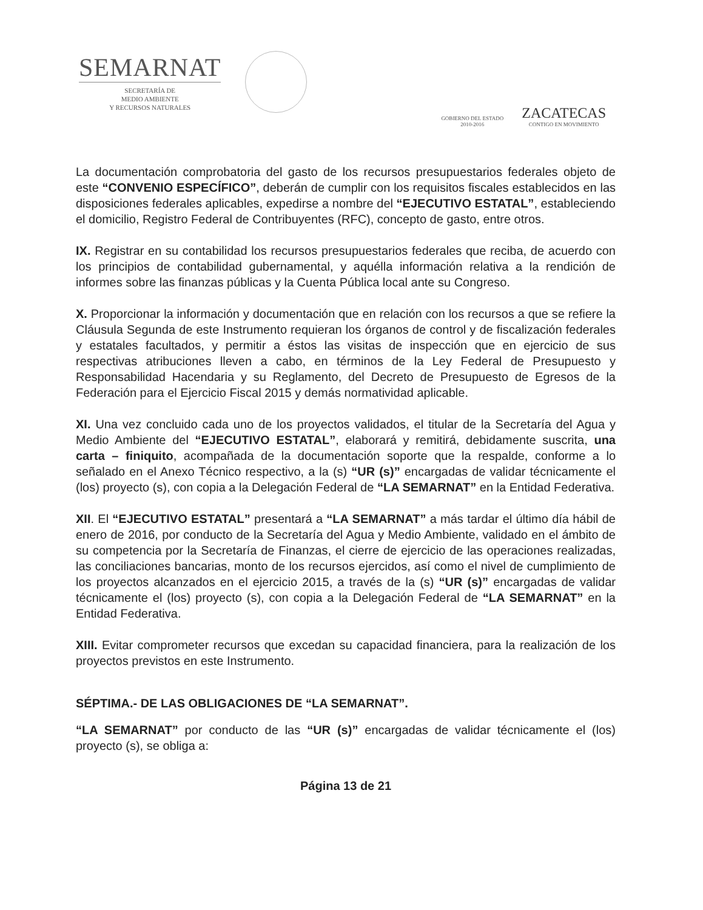SEMARNAT
SECRETARÍA DE
MEDIO AMBIENTE
Y RECURSOS NATURALES
GOBIERNO DEL ESTADO
2010-2016
ZACATECAS
CONTIGO EN MOVIMIENTO
La documentación comprobatoria del gasto de los recursos presupuestarios federales objeto de este “CONVENIO ESPECÍFICO”, deberán de cumplir con los requisitos fiscales establecidos en las disposiciones federales aplicables, expedirse a nombre del “EJECUTIVO ESTATAL”, estableciendo el domicilio, Registro Federal de Contribuyentes (RFC), concepto de gasto, entre otros.
IX. Registrar en su contabilidad los recursos presupuestarios federales que reciba, de acuerdo con los principios de contabilidad gubernamental, y aquélla información relativa a la rendición de informes sobre las finanzas públicas y la Cuenta Pública local ante su Congreso.
X. Proporcionar la información y documentación que en relación con los recursos a que se refiere la Cláusula Segunda de este Instrumento requieran los órganos de control y de fiscalización federales y estatales facultados, y permitir a éstos las visitas de inspección que en ejercicio de sus respectivas atribuciones lleven a cabo, en términos de la Ley Federal de Presupuesto y Responsabilidad Hacendaria y su Reglamento, del Decreto de Presupuesto de Egresos de la Federación para el Ejercicio Fiscal 2015 y demás normatividad aplicable.
XI. Una vez concluido cada uno de los proyectos validados, el titular de la Secretaría del Agua y Medio Ambiente del “EJECUTIVO ESTATAL”, elaborará y remitirá, debidamente suscrita, una carta – finiquito, acompañada de la documentación soporte que la respalde, conforme a lo señalado en el Anexo Técnico respectivo, a la (s) “UR (s)” encargadas de validar técnicamente el (los) proyecto (s), con copia a la Delegación Federal de “LA SEMARNAT” en la Entidad Federativa.
XII. El “EJECUTIVO ESTATAL” presentará a “LA SEMARNAT” a más tardar el último día hábil de enero de 2016, por conducto de la Secretaría del Agua y Medio Ambiente, validado en el ámbito de su competencia por la Secretaría de Finanzas, el cierre de ejercicio de las operaciones realizadas, las conciliaciones bancarias, monto de los recursos ejercidos, así como el nivel de cumplimiento de los proyectos alcanzados en el ejercicio 2015, a través de la (s) “UR (s)” encargadas de validar técnicamente el (los) proyecto (s), con copia a la Delegación Federal de “LA SEMARNAT” en la Entidad Federativa.
XIII. Evitar comprometer recursos que excedan su capacidad financiera, para la realización de los proyectos previstos en este Instrumento.
SÉPTIMA.- DE LAS OBLIGACIONES DE “LA SEMARNAT”.
“LA SEMARNAT” por conducto de las “UR (s)” encargadas de validar técnicamente el (los) proyecto (s), se obliga a:
Página 13 de 21